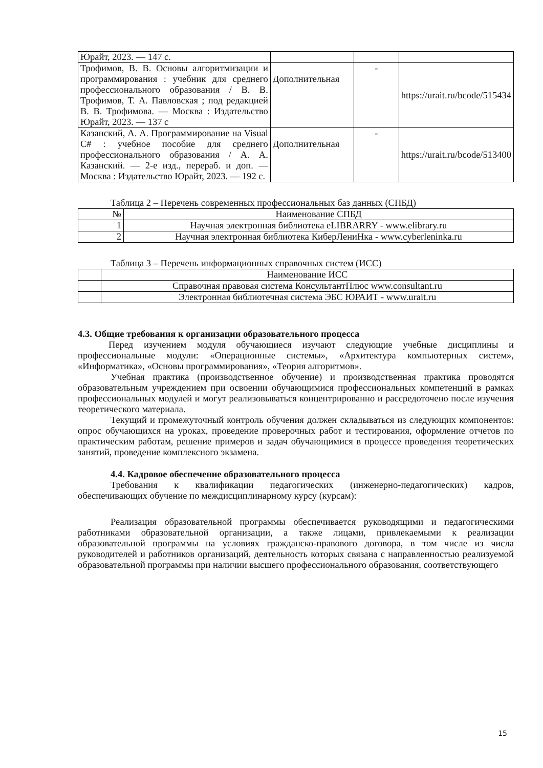| Юрайт, 2023. — 147 с. | | | |
| Трофимов, В. В. Основы алгоритмизации и программирования : учебник для среднего профессионального образования / В. В. Трофимов, Т. А. Павловская ; под редакцией В. В. Трофимова. — Москва : Издательство Юрайт, 2023. — 137 с | Дополнительная | - | https://urait.ru/bcode/515434 |
| Казанский, А. А. Программирование на Visual C# : учебное пособие для среднего профессионального образования / А. А. Казанский. — 2-е изд., перераб. и доп. — Москва : Издательство Юрайт, 2023. — 192 с. | Дополнительная | - | https://urait.ru/bcode/513400 |
Таблица 2 – Перечень современных профессиональных баз данных (СПБД)
| № | Наименование СПБД |
| --- | --- |
| 1 | Научная электронная библиотека eLIBRARRY - www.elibrary.ru |
| 2 | Научная электронная библиотека КиберЛениНка - www.cyberleninka.ru |
Таблица 3 – Перечень информационных справочных систем (ИСС)
| | Наименование ИСС |
| --- | --- |
| | Справочная правовая система КонсультантПлюс www.consultant.ru |
| | Электронная библиотечная система ЭБС ЮРАИТ - www.urait.ru |
4.3. Общие требования к организации образовательного процесса
Перед изучением модуля обучающиеся изучают следующие учебные дисциплины и профессиональные модули: «Операционные системы», «Архитектура компьютерных систем», «Информатика», «Основы программирования», «Теория алгоритмов».
Учебная практика (производственное обучение) и производственная практика проводятся образовательным учреждением при освоении обучающимися профессиональных компетенций в рамках профессиональных модулей и могут реализовываться концентрированно и рассредоточено после изучения теоретического материала.
Текущий и промежуточный контроль обучения должен складываться из следующих компонентов: опрос обучающихся на уроках, проведение проверочных работ и тестирования, оформление отчетов по практическим работам, решение примеров и задач обучающимися в процессе проведения теоретических занятий, проведение комплексного экзамена.
4.4. Кадровое обеспечение образовательного процесса
Требования к квалификации педагогических (инженерно-педагогических) кадров, обеспечивающих обучение по междисциплинарному курсу (курсам):
Реализация образовательной программы обеспечивается руководящими и педагогическими работниками образовательной организации, а также лицами, привлекаемыми к реализации образовательной программы на условиях гражданско-правового договора, в том числе из числа руководителей и работников организаций, деятельность которых связана с направленностью реализуемой образовательной программы при наличии высшего профессионального образования, соответствующего
15